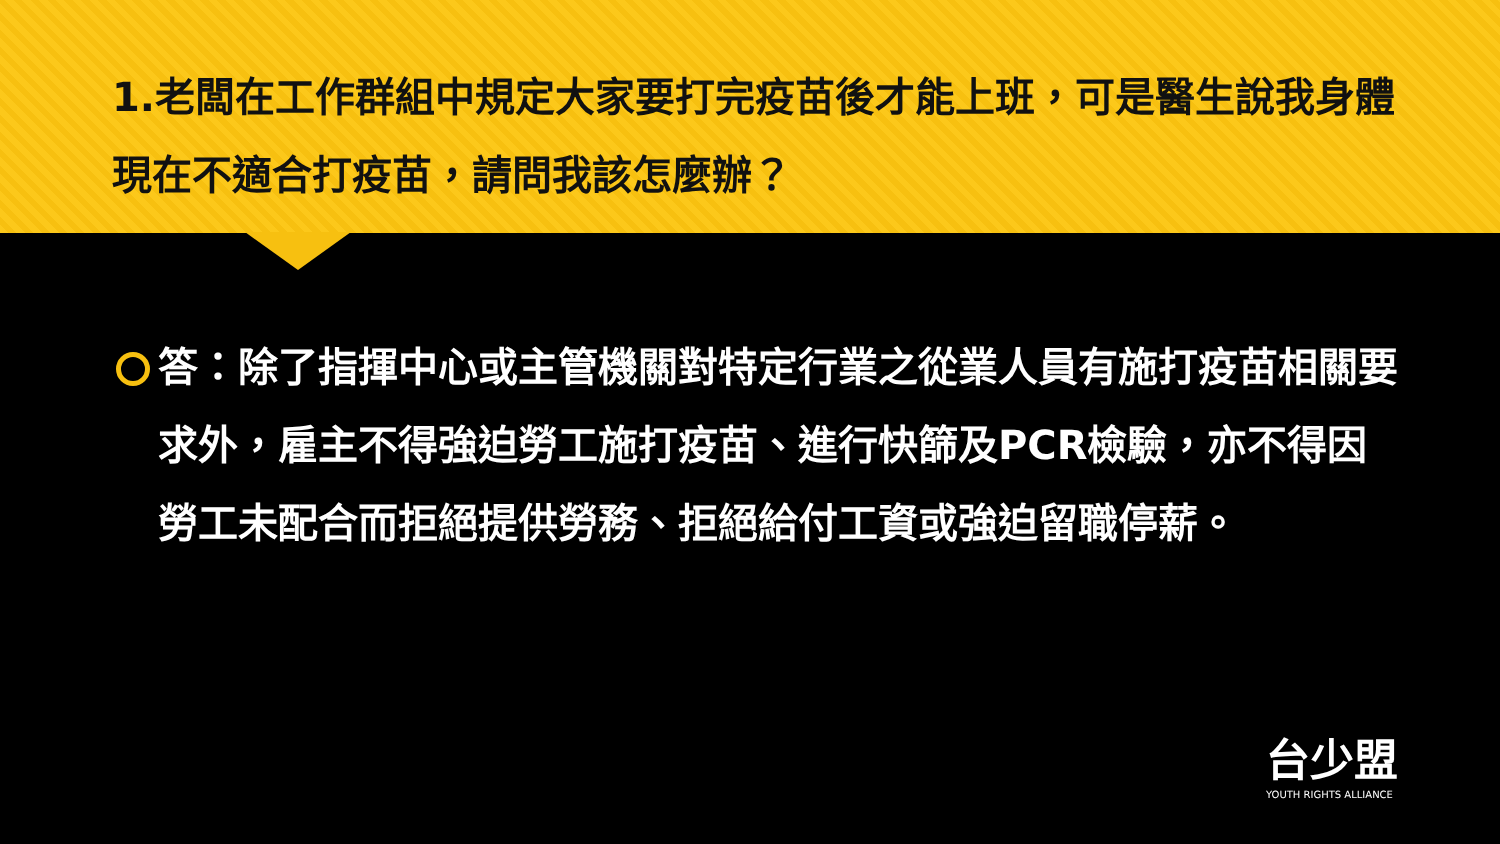1.老闆在工作群組中規定大家要打完疫苗後才能上班，可是醫生說我身體現在不適合打疫苗，請問我該怎麼辦？
答：除了指揮中心或主管機關對特定行業之從業人員有施打疫苗相關要求外，雇主不得強迫勞工施打疫苗、進行快篩及PCR檢驗，亦不得因勞工未配合而拒絕提供勞務、拒絕給付工資或強迫留職停薪。
台少盟
YOUTH RIGHTS ALLIANCE